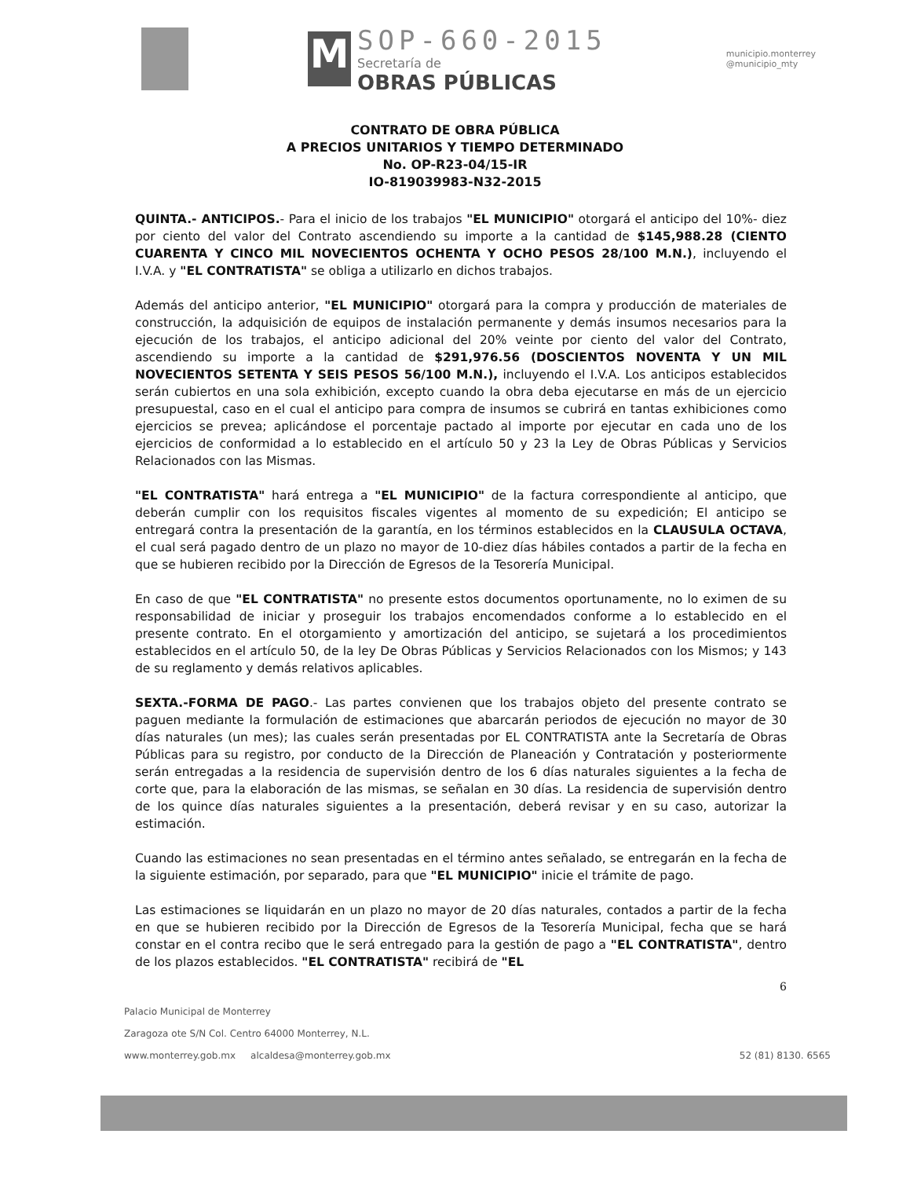M
SOP-660-2015
Secretaría de
OBRAS PÚBLICAS
municipio.monterrey
@municipio_mty
CONTRATO DE OBRA PÚBLICA
A PRECIOS UNITARIOS Y TIEMPO DETERMINADO
No. OP-R23-04/15-IR
IO-819039983-N32-2015
QUINTA.- ANTICIPOS.- Para el inicio de los trabajos "EL MUNICIPIO" otorgará el anticipo del 10%- diez por ciento del valor del Contrato ascendiendo su importe a la cantidad de $145,988.28 (CIENTO CUARENTA Y CINCO MIL NOVECIENTOS OCHENTA Y OCHO PESOS 28/100 M.N.), incluyendo el I.V.A. y "EL CONTRATISTA" se obliga a utilizarlo en dichos trabajos.
Además del anticipo anterior, "EL MUNICIPIO" otorgará para la compra y producción de materiales de construcción, la adquisición de equipos de instalación permanente y demás insumos necesarios para la ejecución de los trabajos, el anticipo adicional del 20% veinte por ciento del valor del Contrato, ascendiendo su importe a la cantidad de $291,976.56 (DOSCIENTOS NOVENTA Y UN MIL NOVECIENTOS SETENTA Y SEIS PESOS 56/100 M.N.), incluyendo el I.V.A. Los anticipos establecidos serán cubiertos en una sola exhibición, excepto cuando la obra deba ejecutarse en más de un ejercicio presupuestal, caso en el cual el anticipo para compra de insumos se cubrirá en tantas exhibiciones como ejercicios se prevea; aplicándose el porcentaje pactado al importe por ejecutar en cada uno de los ejercicios de conformidad a lo establecido en el artículo 50 y 23 la Ley de Obras Públicas y Servicios Relacionados con las Mismas.
"EL CONTRATISTA" hará entrega a "EL MUNICIPIO" de la factura correspondiente al anticipo, que deberán cumplir con los requisitos fiscales vigentes al momento de su expedición; El anticipo se entregará contra la presentación de la garantía, en los términos establecidos en la CLAUSULA OCTAVA, el cual será pagado dentro de un plazo no mayor de 10-diez días hábiles contados a partir de la fecha en que se hubieren recibido por la Dirección de Egresos de la Tesorería Municipal.
En caso de que "EL CONTRATISTA" no presente estos documentos oportunamente, no lo eximen de su responsabilidad de iniciar y proseguir los trabajos encomendados conforme a lo establecido en el presente contrato. En el otorgamiento y amortización del anticipo, se sujetará a los procedimientos establecidos en el artículo 50, de la ley De Obras Públicas y Servicios Relacionados con los Mismos; y 143 de su reglamento y demás relativos aplicables.
SEXTA.-FORMA DE PAGO.- Las partes convienen que los trabajos objeto del presente contrato se paguen mediante la formulación de estimaciones que abarcarán periodos de ejecución no mayor de 30 días naturales (un mes); las cuales serán presentadas por EL CONTRATISTA ante la Secretaría de Obras Públicas para su registro, por conducto de la Dirección de Planeación y Contratación y posteriormente serán entregadas a la residencia de supervisión dentro de los 6 días naturales siguientes a la fecha de corte que, para la elaboración de las mismas, se señalan en 30 días. La residencia de supervisión dentro de los quince días naturales siguientes a la presentación, deberá revisar y en su caso, autorizar la estimación.
Cuando las estimaciones no sean presentadas en el término antes señalado, se entregarán en la fecha de la siguiente estimación, por separado, para que "EL MUNICIPIO" inicie el trámite de pago.
Las estimaciones se liquidarán en un plazo no mayor de 20 días naturales, contados a partir de la fecha en que se hubieren recibido por la Dirección de Egresos de la Tesorería Municipal, fecha que se hará constar en el contra recibo que le será entregado para la gestión de pago a "EL CONTRATISTA", dentro de los plazos establecidos. "EL CONTRATISTA" recibirá de "EL
6
Palacio Municipal de Monterrey
Zaragoza ote S/N Col. Centro 64000 Monterrey, N.L.
www.monterrey.gob.mx alcaldesa@monterrey.gob.mx 52 (81) 8130. 6565